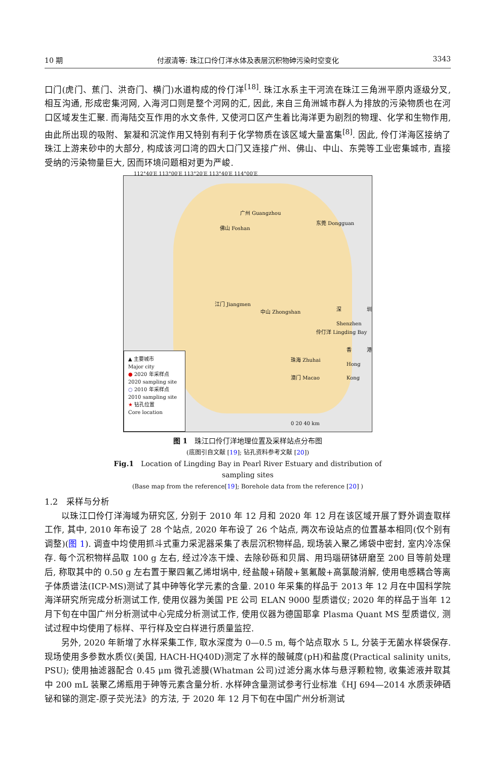10 期 付淑清等: 珠江口伶仃洋水体及表层沉积物砷污染时空变化 3343
口门(虎门、蕉门、洪奇门、横门)水道构成的伶仃洋<sup>[18]</sup>. 珠江水系主干河流在珠江三角洲平原内逐级分叉, 相互沟通, 形成密集河网, 入海河口则是整个河网的汇, 因此, 来自三角洲城市群人为排放的污染物质也在河口区域发生汇聚. 而海陆交互作用的水文条件, 又使河口区产生着比海洋更为剧烈的物理、化学和生物作用, 由此所出现的吸附、絮凝和沉淀作用又特别有利于化学物质在该区域大量富集<sup>[8]</sup>. 因此, 伶仃洋海区接纳了珠江上游来砂中的大部分, 构成该河口湾的四大口门又连接广州、佛山、中山、东莞等工业密集城市, 直接受纳的污染物量巨大, 因而环境问题相对更为严峻.
112°40′E 113°00′E 113°20′E 113°40′E 114°00′E
广州 Guangzhou
佛山 Foshan
东莞 Dongguan
江门 Jiangmen
中山 Zhongshan
伶仃洋 Lingding Bay
深圳 Shenzhen
香港 Hong Kong
珠海 Zhuhai
澳门 Macao
0 20 40 km
▲ 主要城市
Major city
● 2020 年采样点
2020 sampling site
○ 2010 年采样点
2010 sampling site
★ 钻孔位置
Core location
图 1　珠江口伶仃洋地理位置及采样站点分布图
(底图引自文献 [19]; 钻孔资料参考文献 [20])
Fig.1　Location of Lingding Bay in Pearl River Estuary and distribution of sampling sites
(Base map from the reference[19]; Borehole data from the reference [20] )
1.2　采样与分析
以珠江口伶仃洋海域为研究区, 分别于 2010 年 12 月和 2020 年 12 月在该区域开展了野外调查取样工作, 其中, 2010 年布设了 28 个站点, 2020 年布设了 26 个站点, 两次布设站点的位置基本相同(仅个别有调整)(图 1). 调查中均使用抓斗式重力采泥器采集了表层沉积物样品, 现场装入聚乙烯袋中密封, 室内冷冻保存. 每个沉积物样品取 100 g 左右, 经过冷冻干燥、去除砂砾和贝屑、用玛瑙研钵研磨至 200 目等前处理后, 称取其中的 0.50 g 左右置于聚四氟乙烯坩埚中, 经盐酸+硝酸+氢氟酸+高氯酸消解, 使用电感耦合等离子体质谱法(ICP-MS)测试了其中砷等化学元素的含量. 2010 年采集的样品于 2013 年 12 月在中国科学院海洋研究所完成分析测试工作, 使用仪器为美国 PE 公司 ELAN 9000 型质谱仪; 2020 年的样品于当年 12 月下旬在中国广州分析测试中心完成分析测试工作, 使用仪器为德国耶拿 Plasma Quant MS 型质谱仪, 测试过程中均使用了标样、平行样及空白样进行质量监控.
另外, 2020 年新增了水样采集工作, 取水深度为 0—0.5 m, 每个站点取水 5 L, 分装于无菌水样袋保存. 现场使用多参数水质仪(美国, HACH-HQ40D)测定了水样的酸碱度(pH)和盐度(Practical salinity units, PSU); 使用抽滤器配合 0.45 μm 微孔滤膜(Whatman 公司)过滤分离水体与悬浮颗粒物, 收集滤液并取其中 200 mL 装聚乙烯瓶用于砷等元素含量分析. 水样砷含量测试参考行业标准《HJ 694—2014 水质汞砷硒铋和锑的测定-原子荧光法》的方法, 于 2020 年 12 月下旬在中国广州分析测试